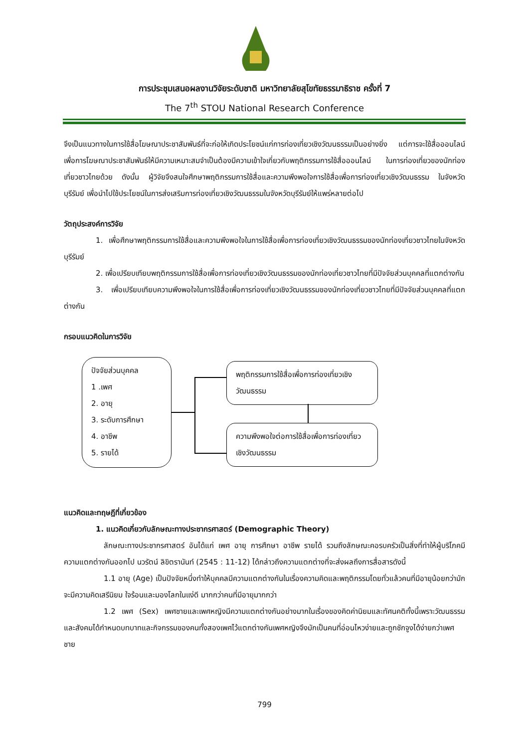การประชุมเสนอผลงานวิจัยระดับชาติ มหาวิทยาลัยสุโขทัยธรรมาธิราช ครั้งที่ 7
The 7<sup>th</sup> STOU National Research Conference
จึงเป็นแนวทางในการใช้สื่อโฆษณาประชาสัมพันธ์ที่จะก่อให้เกิดประโยชน์แก่การท่องเที่ยวเชิงวัฒนธรรมเป็นอย่างยิ่ง แต่การจะใช้สื่อออนไลน์เพื่อการโฆษณาประชาสัมพันธ์ให้มีความเหมาะสมจำเป็นต้องมีความเข้าใจเกี่ยวกับพฤติกรรมการใช้สื่อออนไลน์ ในการท่องเที่ยวของนักท่องเที่ยวชาวไทยด้วย ดังนั้น ผู้วิจัยจึงสนใจศึกษาพฤติกรรมการใช้สื่อและความพึงพอใจการใช้สื่อเพื่อการท่องเที่ยวเชิงวัฒนธรรม ในจังหวัดบุรีรัมย์ เพื่อนำไปใช้ประโยชน์ในการส่งเสริมการท่องเที่ยวเชิงวัฒนธรรมในจังหวัดบุรีรัมย์ให้แพร่หลายต่อไป
วัตถุประสงค์การวิจัย
1. เพื่อศึกษาพฤติกรรมการใช้สื่อและความพึงพอใจในการใช้สื่อเพื่อการท่องเที่ยวเชิงวัฒนธรรมของนักท่องเที่ยวชาวไทยในจังหวัดบุรีรัมย์
2. เพื่อเปรียบเทียบพฤติกรรมการใช้สื่อเพื่อการท่องเที่ยวเชิงวัฒนธรรมของนักท่องเที่ยวชาวไทยที่มีปัจจัยส่วนบุคคลที่แตกต่างกัน
3. เพื่อเปรียบเทียบความพึงพอใจในการใช้สื่อเพื่อการท่องเที่ยวเชิงวัฒนธรรมของนักท่องเที่ยวชาวไทยที่มีปัจจัยส่วนบุคคลที่แตกต่างกัน
กรอบแนวคิดในการวิจัย
ปัจจัยส่วนบุคคล
1 .เพศ
2. อายุ
3. ระดับการศึกษา
4. อาชีพ
5. รายได้
พฤติกรรมการใช้สื่อเพื่อการท่องเที่ยวเชิงวัฒนธรรม
ความพึงพอใจต่อการใช้สื่อเพื่อการท่องเที่ยวเชิงวัฒนธรรม
แนวคิดและทฤษฎีที่เกี่ยวข้อง
1. แนวคิดเกี่ยวกับลักษณะทางประชากรศาสตร์ (Demographic Theory)
ลักษณะทางประชากรศาสตร์ อันได้แก่ เพศ อายุ การศึกษา อาชีพ รายได้ รวมถึงลักษณะคอรบครัวเป็นสิ่งที่ทำให้ผู้บริโภคมีความแตกต่างกันออกไป นวรัตน์ ลิขิตรานันท์ (2545 : 11-12) ได้กล่าวถึงความแตกต่างที่จะส่งผลถึงการสื่อสารดังนี้
1.1 อายุ (Age) เป็นปัจจัยหนึ่งทำให้บุคคลมีความแตกต่างกันในเรื่องความคิดและพฤติกรรมโดยทั่วแล้วคนที่มีอายุน้อยกว่ามักจะมีความคิดเสรีนิยม ใจร้อนและมองโลกในแง่ดี มากกว่าคนที่มีอายุมากกว่า
1.2 เพศ (Sex) เพศชายและเพศหญิงมีความแตกต่างกันอย่างมากในเรื่องของคิดค่านิยมและทัศนคติทั้งนี้เพราะวัฒนธรรมและสังคมได้กำหนดบทบาทและกิจกรรมของคนทั้งสองเพศไว้แตกต่างกันเพศหญิงจึงมักเป็นคนที่อ่อนไหวง่ายและถูกชักจูงได้ง่ายกว่าเพศชาย
799